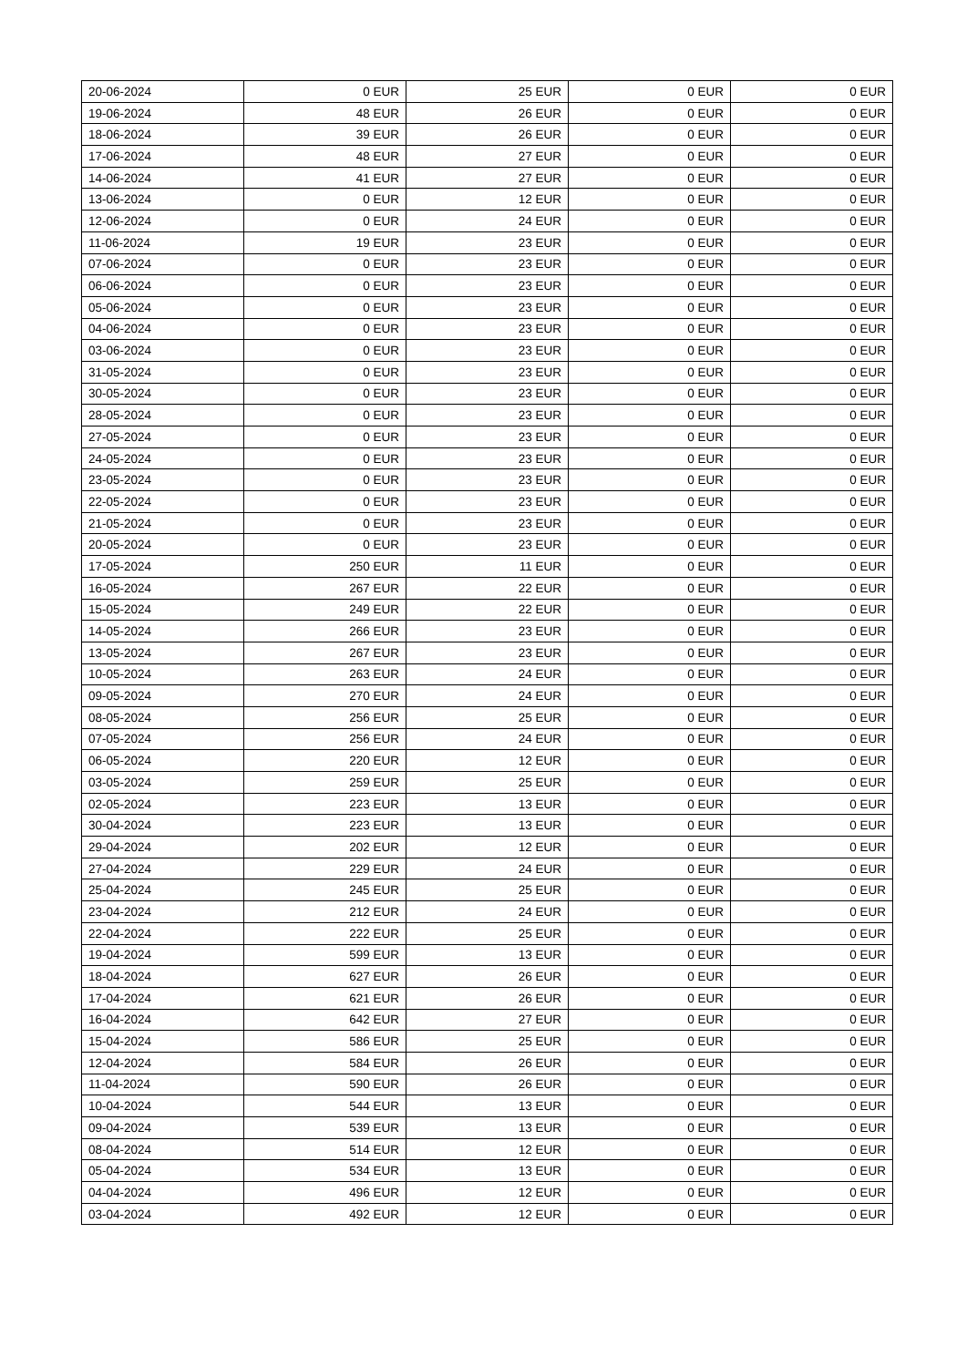| 20-06-2024 | 0 EUR | 25 EUR | 0 EUR | 0 EUR |
| 19-06-2024 | 48 EUR | 26 EUR | 0 EUR | 0 EUR |
| 18-06-2024 | 39 EUR | 26 EUR | 0 EUR | 0 EUR |
| 17-06-2024 | 48 EUR | 27 EUR | 0 EUR | 0 EUR |
| 14-06-2024 | 41 EUR | 27 EUR | 0 EUR | 0 EUR |
| 13-06-2024 | 0 EUR | 12 EUR | 0 EUR | 0 EUR |
| 12-06-2024 | 0 EUR | 24 EUR | 0 EUR | 0 EUR |
| 11-06-2024 | 19 EUR | 23 EUR | 0 EUR | 0 EUR |
| 07-06-2024 | 0 EUR | 23 EUR | 0 EUR | 0 EUR |
| 06-06-2024 | 0 EUR | 23 EUR | 0 EUR | 0 EUR |
| 05-06-2024 | 0 EUR | 23 EUR | 0 EUR | 0 EUR |
| 04-06-2024 | 0 EUR | 23 EUR | 0 EUR | 0 EUR |
| 03-06-2024 | 0 EUR | 23 EUR | 0 EUR | 0 EUR |
| 31-05-2024 | 0 EUR | 23 EUR | 0 EUR | 0 EUR |
| 30-05-2024 | 0 EUR | 23 EUR | 0 EUR | 0 EUR |
| 28-05-2024 | 0 EUR | 23 EUR | 0 EUR | 0 EUR |
| 27-05-2024 | 0 EUR | 23 EUR | 0 EUR | 0 EUR |
| 24-05-2024 | 0 EUR | 23 EUR | 0 EUR | 0 EUR |
| 23-05-2024 | 0 EUR | 23 EUR | 0 EUR | 0 EUR |
| 22-05-2024 | 0 EUR | 23 EUR | 0 EUR | 0 EUR |
| 21-05-2024 | 0 EUR | 23 EUR | 0 EUR | 0 EUR |
| 20-05-2024 | 0 EUR | 23 EUR | 0 EUR | 0 EUR |
| 17-05-2024 | 250 EUR | 11 EUR | 0 EUR | 0 EUR |
| 16-05-2024 | 267 EUR | 22 EUR | 0 EUR | 0 EUR |
| 15-05-2024 | 249 EUR | 22 EUR | 0 EUR | 0 EUR |
| 14-05-2024 | 266 EUR | 23 EUR | 0 EUR | 0 EUR |
| 13-05-2024 | 267 EUR | 23 EUR | 0 EUR | 0 EUR |
| 10-05-2024 | 263 EUR | 24 EUR | 0 EUR | 0 EUR |
| 09-05-2024 | 270 EUR | 24 EUR | 0 EUR | 0 EUR |
| 08-05-2024 | 256 EUR | 25 EUR | 0 EUR | 0 EUR |
| 07-05-2024 | 256 EUR | 24 EUR | 0 EUR | 0 EUR |
| 06-05-2024 | 220 EUR | 12 EUR | 0 EUR | 0 EUR |
| 03-05-2024 | 259 EUR | 25 EUR | 0 EUR | 0 EUR |
| 02-05-2024 | 223 EUR | 13 EUR | 0 EUR | 0 EUR |
| 30-04-2024 | 223 EUR | 13 EUR | 0 EUR | 0 EUR |
| 29-04-2024 | 202 EUR | 12 EUR | 0 EUR | 0 EUR |
| 27-04-2024 | 229 EUR | 24 EUR | 0 EUR | 0 EUR |
| 25-04-2024 | 245 EUR | 25 EUR | 0 EUR | 0 EUR |
| 23-04-2024 | 212 EUR | 24 EUR | 0 EUR | 0 EUR |
| 22-04-2024 | 222 EUR | 25 EUR | 0 EUR | 0 EUR |
| 19-04-2024 | 599 EUR | 13 EUR | 0 EUR | 0 EUR |
| 18-04-2024 | 627 EUR | 26 EUR | 0 EUR | 0 EUR |
| 17-04-2024 | 621 EUR | 26 EUR | 0 EUR | 0 EUR |
| 16-04-2024 | 642 EUR | 27 EUR | 0 EUR | 0 EUR |
| 15-04-2024 | 586 EUR | 25 EUR | 0 EUR | 0 EUR |
| 12-04-2024 | 584 EUR | 26 EUR | 0 EUR | 0 EUR |
| 11-04-2024 | 590 EUR | 26 EUR | 0 EUR | 0 EUR |
| 10-04-2024 | 544 EUR | 13 EUR | 0 EUR | 0 EUR |
| 09-04-2024 | 539 EUR | 13 EUR | 0 EUR | 0 EUR |
| 08-04-2024 | 514 EUR | 12 EUR | 0 EUR | 0 EUR |
| 05-04-2024 | 534 EUR | 13 EUR | 0 EUR | 0 EUR |
| 04-04-2024 | 496 EUR | 12 EUR | 0 EUR | 0 EUR |
| 03-04-2024 | 492 EUR | 12 EUR | 0 EUR | 0 EUR |